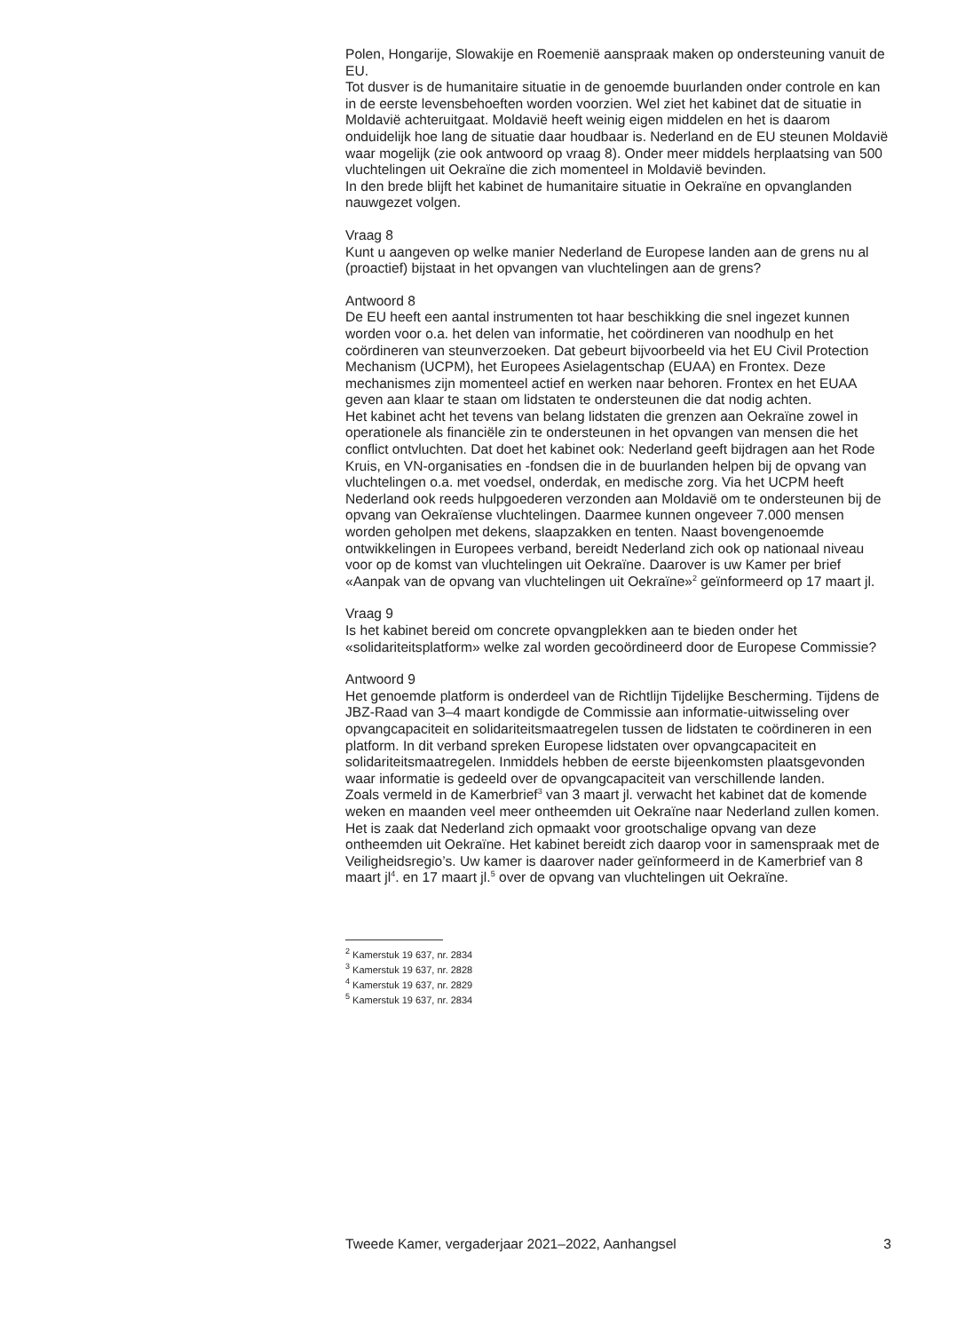Polen, Hongarije, Slowakije en Roemenië aanspraak maken op ondersteuning vanuit de EU.
Tot dusver is de humanitaire situatie in de genoemde buurlanden onder controle en kan in de eerste levensbehoeften worden voorzien. Wel ziet het kabinet dat de situatie in Moldavië achteruitgaat. Moldavië heeft weinig eigen middelen en het is daarom onduidelijk hoe lang de situatie daar houdbaar is. Nederland en de EU steunen Moldavië waar mogelijk (zie ook antwoord op vraag 8). Onder meer middels herplaatsing van 500 vluchtelingen uit Oekraïne die zich momenteel in Moldavië bevinden.
In den brede blijft het kabinet de humanitaire situatie in Oekraïne en opvanglanden nauwgezet volgen.
Vraag 8
Kunt u aangeven op welke manier Nederland de Europese landen aan de grens nu al (proactief) bijstaat in het opvangen van vluchtelingen aan de grens?
Antwoord 8
De EU heeft een aantal instrumenten tot haar beschikking die snel ingezet kunnen worden voor o.a. het delen van informatie, het coördineren van noodhulp en het coördineren van steunverzoeken. Dat gebeurt bijvoorbeeld via het EU Civil Protection Mechanism (UCPM), het Europees Asielagentschap (EUAA) en Frontex. Deze mechanismes zijn momenteel actief en werken naar behoren. Frontex en het EUAA geven aan klaar te staan om lidstaten te ondersteunen die dat nodig achten.
Het kabinet acht het tevens van belang lidstaten die grenzen aan Oekraïne zowel in operationele als financiële zin te ondersteunen in het opvangen van mensen die het conflict ontvluchten. Dat doet het kabinet ook: Nederland geeft bijdragen aan het Rode Kruis, en VN-organisaties en -fondsen die in de buurlanden helpen bij de opvang van vluchtelingen o.a. met voedsel, onderdak, en medische zorg. Via het UCPM heeft Nederland ook reeds hulpgoederen verzonden aan Moldavië om te ondersteunen bij de opvang van Oekraïense vluchtelingen. Daarmee kunnen ongeveer 7.000 mensen worden geholpen met dekens, slaapzakken en tenten. Naast bovengenoemde ontwikkelingen in Europees verband, bereidt Nederland zich ook op nationaal niveau voor op de komst van vluchtelingen uit Oekraïne. Daarover is uw Kamer per brief «Aanpak van de opvang van vluchtelingen uit Oekraïne»<sup>2</sup> geïnformeerd op 17 maart jl.
Vraag 9
Is het kabinet bereid om concrete opvangplekken aan te bieden onder het «solidariteitsplatform» welke zal worden gecoördineerd door de Europese Commissie?
Antwoord 9
Het genoemde platform is onderdeel van de Richtlijn Tijdelijke Bescherming. Tijdens de JBZ-Raad van 3–4 maart kondigde de Commissie aan informatie-uitwisseling over opvangcapaciteit en solidariteitsmaatregelen tussen de lidstaten te coördineren in een platform. In dit verband spreken Europese lidstaten over opvangcapaciteit en solidariteitsmaatregelen. Inmiddels hebben de eerste bijeenkomsten plaatsgevonden waar informatie is gedeeld over de opvangcapaciteit van verschillende landen.
Zoals vermeld in de Kamerbrief<sup>3</sup> van 3 maart jl. verwacht het kabinet dat de komende weken en maanden veel meer ontheemden uit Oekraïne naar Nederland zullen komen. Het is zaak dat Nederland zich opmaakt voor grootschalige opvang van deze ontheemden uit Oekraïne. Het kabinet bereidt zich daarop voor in samenspraak met de Veiligheidsregio’s. Uw kamer is daarover nader geïnformeerd in de Kamerbrief van 8 maart jl<sup>4</sup>. en 17 maart jl.<sup>5</sup> over de opvang van vluchtelingen uit Oekraïne.
<sup>2</sup> Kamerstuk 19 637, nr. 2834
<sup>3</sup> Kamerstuk 19 637, nr. 2828
<sup>4</sup> Kamerstuk 19 637, nr. 2829
<sup>5</sup> Kamerstuk 19 637, nr. 2834
Tweede Kamer, vergaderjaar 2021–2022, Aanhangsel 3